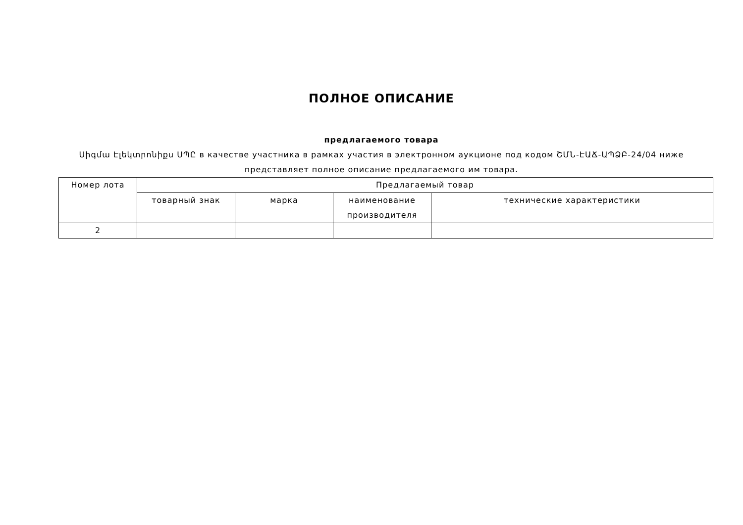ПОЛНОЕ ОПИСАНИЕ
предлагаемого товара
Սիգմա Էլեկտրոնիքս ՍՊԸ в качестве участника в рамках участия в электронном аукционе под кодом ՇՄՆ-ԷԱՃ-ԱՊՁԲ-24/04 ниже представляет полное описание предлагаемого им товара.
| Номер лота | Предлагаемый товар | | | |
| --- | --- | --- | --- | --- |
| | товарный знак | марка | наименование производителя | технические характеристики |
| 2 | | | | |